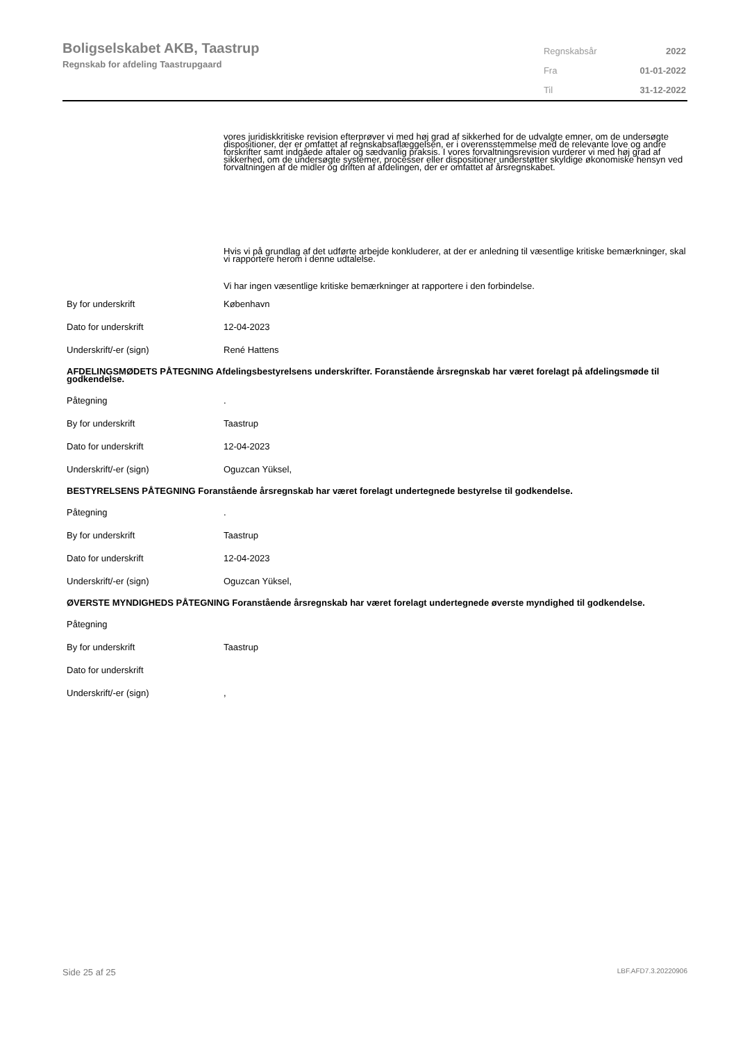Boligselskabet AKB, Taastrup
Regnskab for afdeling Taastrupgaard
| Regnskabsår | 2022 |
| Fra | 01-01-2022 |
| Til | 31-12-2022 |
vores juridiskkritiske revision efterprøver vi med høj grad af sikkerhed for de udvalgte emner, om de undersøgte dispositioner, der er omfattet af regnskabsaflæggelsen, er i overensstemmelse med de relevante love og andre forskrifter samt indgåede aftaler og sædvanlig praksis. I vores forvaltningsrevision vurderer vi med høj grad af sikkerhed, om de undersøgte systemer, processer eller dispositioner understøtter skyldige økonomiske hensyn ved forvaltningen af de midler og driften af afdelingen, der er omfattet af årsregnskabet.
Hvis vi på grundlag af det udførte arbejde konkluderer, at der er anledning til væsentlige kritiske bemærkninger, skal vi rapportere herom i denne udtalelse.
Vi har ingen væsentlige kritiske bemærkninger at rapportere i den forbindelse.
By for underskrift København
Dato for underskrift 12-04-2023
Underskrift/-er (sign) René Hattens
AFDELINGSMØDETS PÅTEGNING Afdelingsbestyrelsens underskrifter. Foranstående årsregnskab har været forelagt på afdelingsmøde til godkendelse.
Påtegning.
By for underskrift Taastrup
Dato for underskrift 12-04-2023
Underskrift/-er (sign) Oguzcan Yüksel,
BESTYRELSENS PÅTEGNING Foranstående årsregnskab har været forelagt undertegnede bestyrelse til godkendelse.
Påtegning.
By for underskrift Taastrup
Dato for underskrift 12-04-2023
Underskrift/-er (sign) Oguzcan Yüksel,
ØVERSTE MYNDIGHEDS PÅTEGNING Foranstående årsregnskab har været forelagt undertegnede øverste myndighed til godkendelse.
Påtegning
By for underskrift Taastrup
Dato for underskrift
Underskrift/-er (sign),
Side 25 af 25 LBF.AFD7.3.20220906